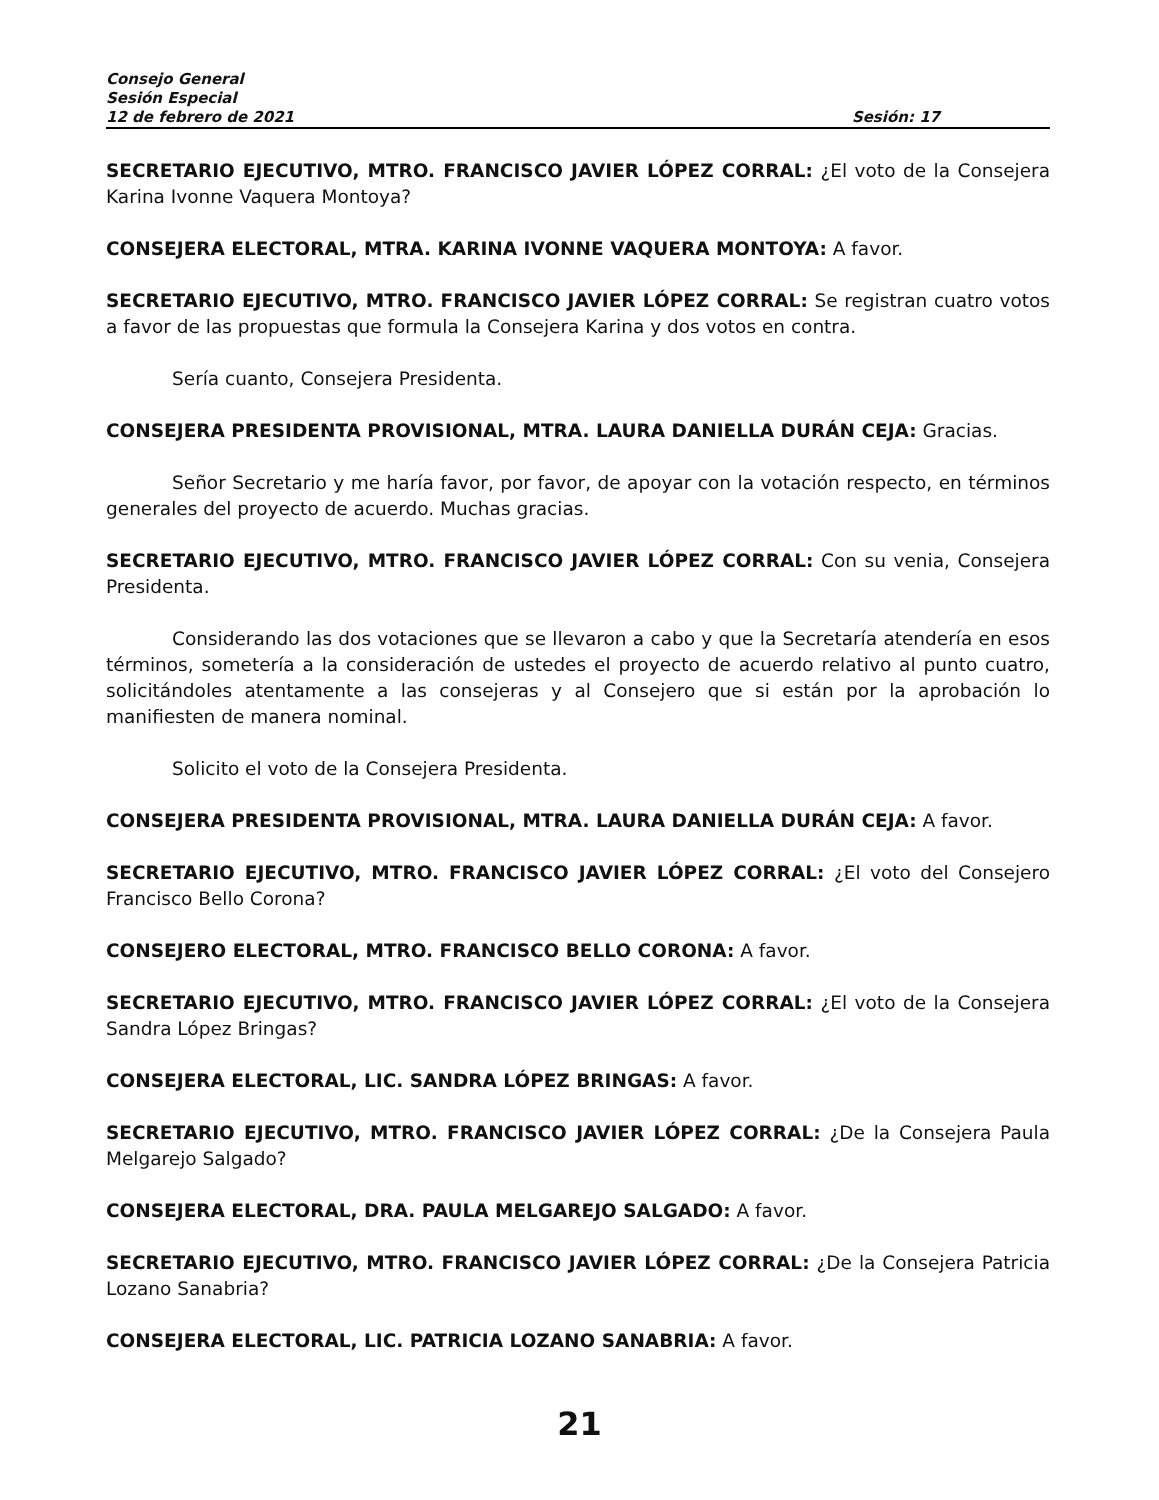Consejo General
Sesión Especial
12 de febrero de 2021 Sesión: 17
SECRETARIO EJECUTIVO, MTRO. FRANCISCO JAVIER LÓPEZ CORRAL: ¿El voto de la Consejera Karina Ivonne Vaquera Montoya?
CONSEJERA ELECTORAL, MTRA. KARINA IVONNE VAQUERA MONTOYA: A favor.
SECRETARIO EJECUTIVO, MTRO. FRANCISCO JAVIER LÓPEZ CORRAL: Se registran cuatro votos a favor de las propuestas que formula la Consejera Karina y dos votos en contra.
Sería cuanto, Consejera Presidenta.
CONSEJERA PRESIDENTA PROVISIONAL, MTRA. LAURA DANIELLA DURÁN CEJA: Gracias.
Señor Secretario y me haría favor, por favor, de apoyar con la votación respecto, en términos generales del proyecto de acuerdo. Muchas gracias.
SECRETARIO EJECUTIVO, MTRO. FRANCISCO JAVIER LÓPEZ CORRAL: Con su venia, Consejera Presidenta.
Considerando las dos votaciones que se llevaron a cabo y que la Secretaría atendería en esos términos, sometería a la consideración de ustedes el proyecto de acuerdo relativo al punto cuatro, solicitándoles atentamente a las consejeras y al Consejero que si están por la aprobación lo manifiesten de manera nominal.
Solicito el voto de la Consejera Presidenta.
CONSEJERA PRESIDENTA PROVISIONAL, MTRA. LAURA DANIELLA DURÁN CEJA: A favor.
SECRETARIO EJECUTIVO, MTRO. FRANCISCO JAVIER LÓPEZ CORRAL: ¿El voto del Consejero Francisco Bello Corona?
CONSEJERO ELECTORAL, MTRO. FRANCISCO BELLO CORONA: A favor.
SECRETARIO EJECUTIVO, MTRO. FRANCISCO JAVIER LÓPEZ CORRAL: ¿El voto de la Consejera Sandra López Bringas?
CONSEJERA ELECTORAL, LIC. SANDRA LÓPEZ BRINGAS: A favor.
SECRETARIO EJECUTIVO, MTRO. FRANCISCO JAVIER LÓPEZ CORRAL: ¿De la Consejera Paula Melgarejo Salgado?
CONSEJERA ELECTORAL, DRA. PAULA MELGAREJO SALGADO: A favor.
SECRETARIO EJECUTIVO, MTRO. FRANCISCO JAVIER LÓPEZ CORRAL: ¿De la Consejera Patricia Lozano Sanabria?
CONSEJERA ELECTORAL, LIC. PATRICIA LOZANO SANABRIA: A favor.
21